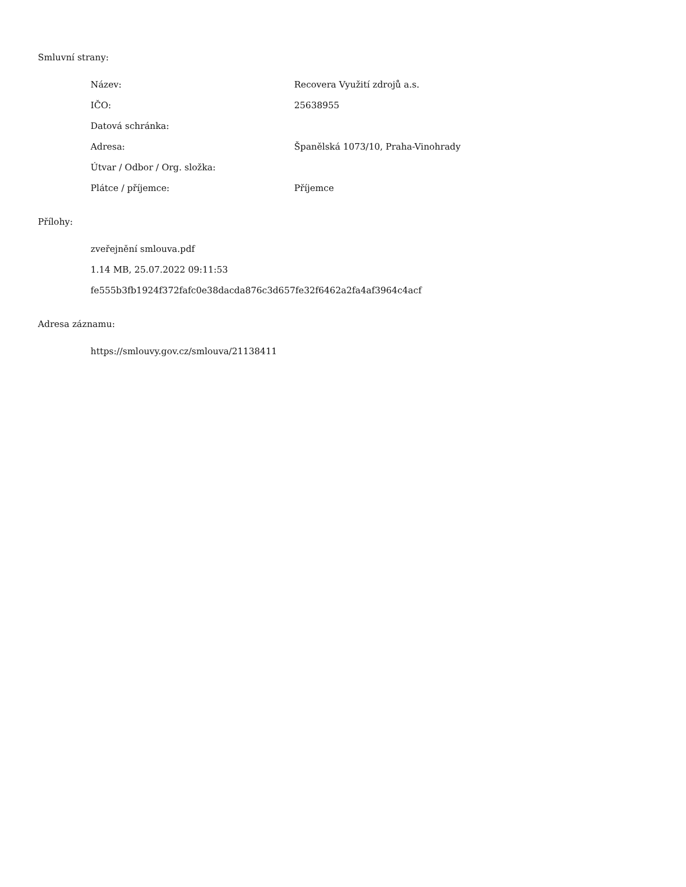Smluvní strany:
| Název: | Recovera Využití zdrojů a.s. |
| IČO: | 25638955 |
| Datová schránka: | |
| Adresa: | Španělská 1073/10, Praha-Vinohrady |
| Útvar / Odbor / Org. složka: | |
| Plátce / příjemce: | Příjemce |
Přílohy:
zveřejnění smlouva.pdf
1.14 MB, 25.07.2022 09:11:53
fe555b3fb1924f372fafc0e38dacda876c3d657fe32f6462a2fa4af3964c4acf
Adresa záznamu:
https://smlouvy.gov.cz/smlouva/21138411